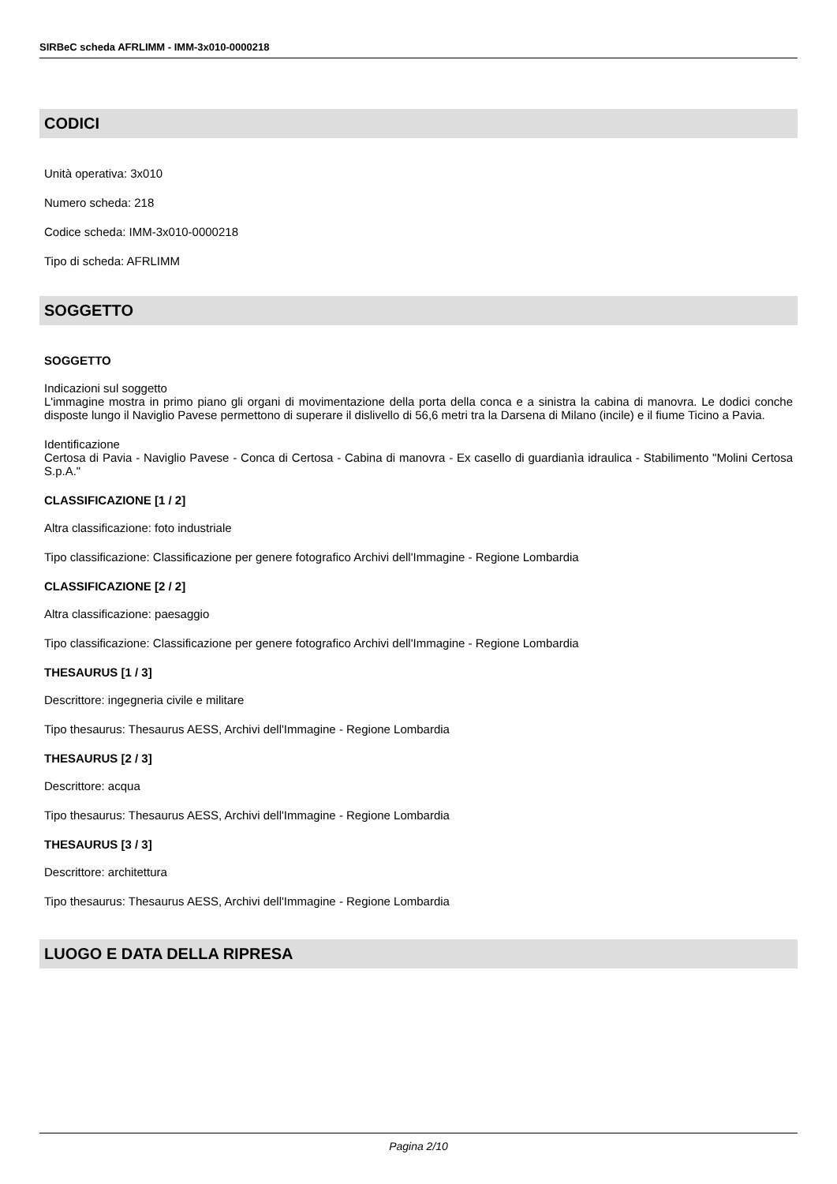SIRBeC scheda AFRLIMM - IMM-3x010-0000218
CODICI
Unità operativa: 3x010
Numero scheda: 218
Codice scheda: IMM-3x010-0000218
Tipo di scheda: AFRLIMM
SOGGETTO
SOGGETTO
Indicazioni sul soggetto
L'immagine mostra in primo piano gli organi di movimentazione della porta della conca e a sinistra la cabina di manovra. Le dodici conche disposte lungo il Naviglio Pavese permettono di superare il dislivello di 56,6 metri tra la Darsena di Milano (incile) e il fiume Ticino a Pavia.
Identificazione
Certosa di Pavia - Naviglio Pavese - Conca di Certosa - Cabina di manovra - Ex casello di guardianìa idraulica - Stabilimento "Molini Certosa S.p.A."
CLASSIFICAZIONE [1 / 2]
Altra classificazione: foto industriale
Tipo classificazione: Classificazione per genere fotografico Archivi dell'Immagine - Regione Lombardia
CLASSIFICAZIONE [2 / 2]
Altra classificazione: paesaggio
Tipo classificazione: Classificazione per genere fotografico Archivi dell'Immagine - Regione Lombardia
THESAURUS [1 / 3]
Descrittore: ingegneria civile e militare
Tipo thesaurus: Thesaurus AESS, Archivi dell'Immagine - Regione Lombardia
THESAURUS [2 / 3]
Descrittore: acqua
Tipo thesaurus: Thesaurus AESS, Archivi dell'Immagine - Regione Lombardia
THESAURUS [3 / 3]
Descrittore: architettura
Tipo thesaurus: Thesaurus AESS, Archivi dell'Immagine - Regione Lombardia
LUOGO E DATA DELLA RIPRESA
Pagina 2/10